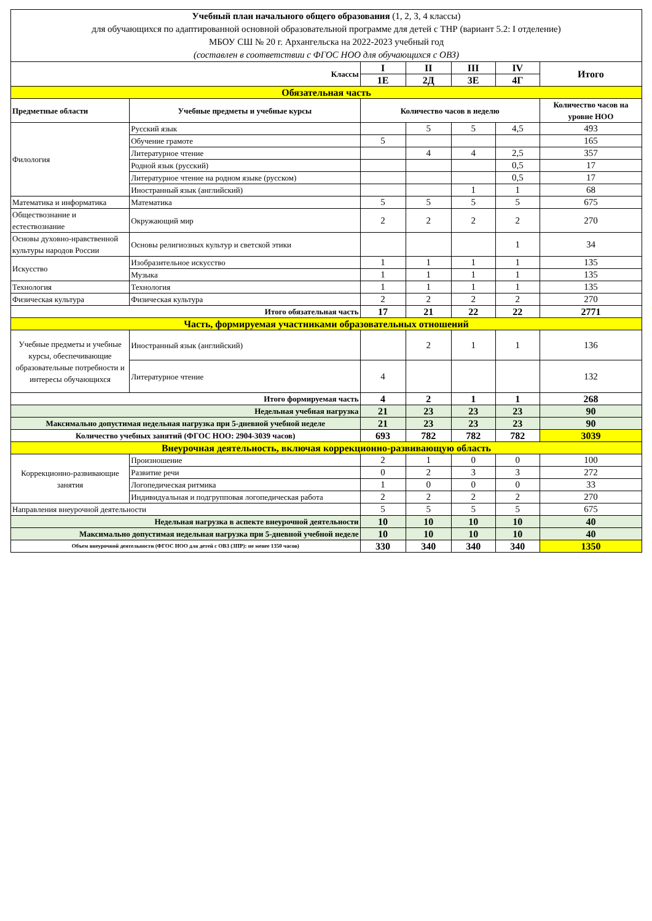| Учебный план начального общего образования (1, 2, 3, 4 классы) для обучающихся по адаптированной основной образовательной программе для детей с ТНР (вариант 5.2: I отделение) МБОУ СШ № 20 г. Архангельска на 2022-2023 учебный год (составлен в соответствии с ФГОС НОО для обучающихся с ОВЗ) | | | | | | |
| Классы | | I | II | III | IV | Итого |
| | | 1Е | 2Д | 3Е | 4Г | |
| Обязательная часть | | | | | | |
| Предметные области | Учебные предметы и учебные курсы | Количество часов в неделю | | | | Количество часов на уровне НОО |
| Филология | Русский язык | | 5 | 5 | 4,5 | 493 |
| | Обучение грамоте | 5 | | | | 165 |
| | Литературное чтение | | 4 | 4 | 2,5 | 357 |
| | Родной язык (русский) | | | | 0,5 | 17 |
| | Литературное чтение на родном языке (русском) | | | | 0,5 | 17 |
| | Иностранный язык (английский) | | | 1 | 1 | 68 |
| Математика и информатика | Математика | 5 | 5 | 5 | 5 | 675 |
| Обществознание и естествознание | Окружающий мир | 2 | 2 | 2 | 2 | 270 |
| Основы духовно-нравственной культуры народов России | Основы религиозных культур и светской этики | | | | 1 | 34 |
| Искусство | Изобразительное искусство | 1 | 1 | 1 | 1 | 135 |
| | Музыка | 1 | 1 | 1 | 1 | 135 |
| Технология | Технология | 1 | 1 | 1 | 1 | 135 |
| Физическая культура | Физическая культура | 2 | 2 | 2 | 2 | 270 |
| Итого обязательная часть | | 17 | 21 | 22 | 22 | 2771 |
| Часть, формируемая участниками образовательных отношений | | | | | | |
| Учебные предметы и учебные курсы, обеспечивающие образовательные потребности и интересы обучающихся | Иностранный язык (английский) | | 2 | 1 | 1 | 136 |
| | Литературное чтение | 4 | | | | 132 |
| Итого формируемая часть | | 4 | 2 | 1 | 1 | 268 |
| Недельная учебная нагрузка | | 21 | 23 | 23 | 23 | 90 |
| Максимально допустимая недельная нагрузка при 5-дневной учебной неделе | | 21 | 23 | 23 | 23 | 90 |
| Количество учебных занятий (ФГОС НОО: 2904-3039 часов) | | 693 | 782 | 782 | 782 | 3039 |
| Внеурочная деятельность, включая коррекционно-развивающую область | | | | | | |
| Коррекционно-развивающие занятия | Произношение | 2 | 1 | 0 | 0 | 100 |
| | Развитие речи | 0 | 2 | 3 | 3 | 272 |
| | Логопедическая ритмика | 1 | 0 | 0 | 0 | 33 |
| | Индивидуальная и подгрупповая логопедическая работа | 2 | 2 | 2 | 2 | 270 |
| Направления внеурочной деятельности | | 5 | 5 | 5 | 5 | 675 |
| Недельная нагрузка в аспекте внеурочной деятельности | | 10 | 10 | 10 | 10 | 40 |
| Максимально допустимая недельная нагрузка при 5-дневной учебной неделе | | 10 | 10 | 10 | 10 | 40 |
| Объем внеурочной деятельности (ФГОС НОО для детей с ОВЗ (ЗПР): не менее 1350 часов) | | 330 | 340 | 340 | 340 | 1350 |